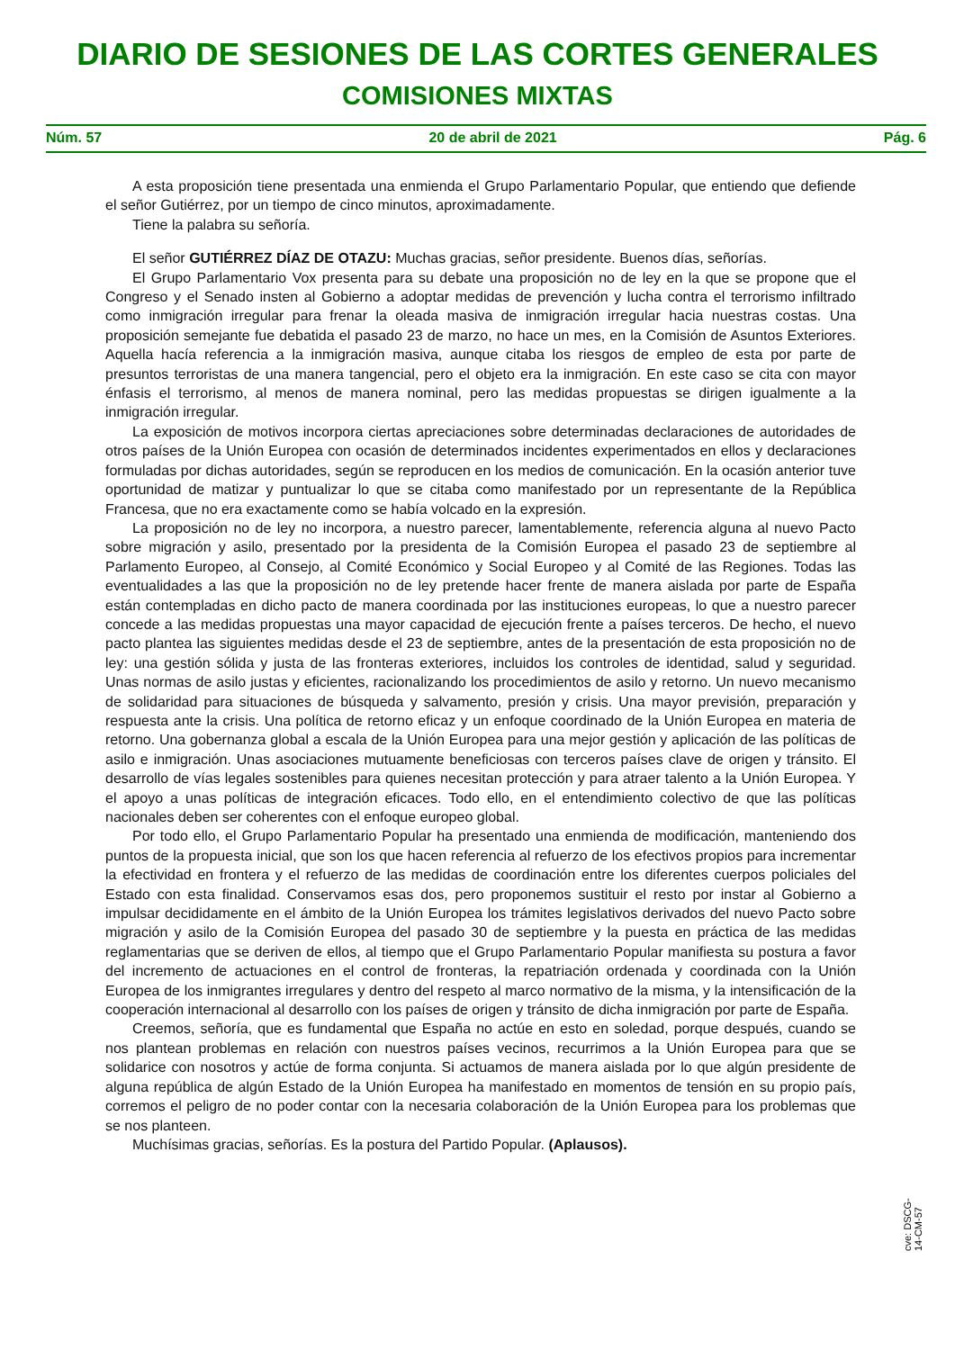DIARIO DE SESIONES DE LAS CORTES GENERALES
COMISIONES MIXTAS
Núm. 57 20 de abril de 2021 Pág. 6
A esta proposición tiene presentada una enmienda el Grupo Parlamentario Popular, que entiendo que defiende el señor Gutiérrez, por un tiempo de cinco minutos, aproximadamente.
Tiene la palabra su señoría.
El señor GUTIÉRREZ DÍAZ DE OTAZU: Muchas gracias, señor presidente. Buenos días, señorías.
El Grupo Parlamentario Vox presenta para su debate una proposición no de ley en la que se propone que el Congreso y el Senado insten al Gobierno a adoptar medidas de prevención y lucha contra el terrorismo infiltrado como inmigración irregular para frenar la oleada masiva de inmigración irregular hacia nuestras costas. Una proposición semejante fue debatida el pasado 23 de marzo, no hace un mes, en la Comisión de Asuntos Exteriores. Aquella hacía referencia a la inmigración masiva, aunque citaba los riesgos de empleo de esta por parte de presuntos terroristas de una manera tangencial, pero el objeto era la inmigración. En este caso se cita con mayor énfasis el terrorismo, al menos de manera nominal, pero las medidas propuestas se dirigen igualmente a la inmigración irregular.
La exposición de motivos incorpora ciertas apreciaciones sobre determinadas declaraciones de autoridades de otros países de la Unión Europea con ocasión de determinados incidentes experimentados en ellos y declaraciones formuladas por dichas autoridades, según se reproducen en los medios de comunicación. En la ocasión anterior tuve oportunidad de matizar y puntualizar lo que se citaba como manifestado por un representante de la República Francesa, que no era exactamente como se había volcado en la expresión.
La proposición no de ley no incorpora, a nuestro parecer, lamentablemente, referencia alguna al nuevo Pacto sobre migración y asilo, presentado por la presidenta de la Comisión Europea el pasado 23 de septiembre al Parlamento Europeo, al Consejo, al Comité Económico y Social Europeo y al Comité de las Regiones. Todas las eventualidades a las que la proposición no de ley pretende hacer frente de manera aislada por parte de España están contempladas en dicho pacto de manera coordinada por las instituciones europeas, lo que a nuestro parecer concede a las medidas propuestas una mayor capacidad de ejecución frente a países terceros. De hecho, el nuevo pacto plantea las siguientes medidas desde el 23 de septiembre, antes de la presentación de esta proposición no de ley: una gestión sólida y justa de las fronteras exteriores, incluidos los controles de identidad, salud y seguridad. Unas normas de asilo justas y eficientes, racionalizando los procedimientos de asilo y retorno. Un nuevo mecanismo de solidaridad para situaciones de búsqueda y salvamento, presión y crisis. Una mayor previsión, preparación y respuesta ante la crisis. Una política de retorno eficaz y un enfoque coordinado de la Unión Europea en materia de retorno. Una gobernanza global a escala de la Unión Europea para una mejor gestión y aplicación de las políticas de asilo e inmigración. Unas asociaciones mutuamente beneficiosas con terceros países clave de origen y tránsito. El desarrollo de vías legales sostenibles para quienes necesitan protección y para atraer talento a la Unión Europea. Y el apoyo a unas políticas de integración eficaces. Todo ello, en el entendimiento colectivo de que las políticas nacionales deben ser coherentes con el enfoque europeo global.
Por todo ello, el Grupo Parlamentario Popular ha presentado una enmienda de modificación, manteniendo dos puntos de la propuesta inicial, que son los que hacen referencia al refuerzo de los efectivos propios para incrementar la efectividad en frontera y el refuerzo de las medidas de coordinación entre los diferentes cuerpos policiales del Estado con esta finalidad. Conservamos esas dos, pero proponemos sustituir el resto por instar al Gobierno a impulsar decididamente en el ámbito de la Unión Europea los trámites legislativos derivados del nuevo Pacto sobre migración y asilo de la Comisión Europea del pasado 30 de septiembre y la puesta en práctica de las medidas reglamentarias que se deriven de ellos, al tiempo que el Grupo Parlamentario Popular manifiesta su postura a favor del incremento de actuaciones en el control de fronteras, la repatriación ordenada y coordinada con la Unión Europea de los inmigrantes irregulares y dentro del respeto al marco normativo de la misma, y la intensificación de la cooperación internacional al desarrollo con los países de origen y tránsito de dicha inmigración por parte de España.
Creemos, señoría, que es fundamental que España no actúe en esto en soledad, porque después, cuando se nos plantean problemas en relación con nuestros países vecinos, recurrimos a la Unión Europea para que se solidarice con nosotros y actúe de forma conjunta. Si actuamos de manera aislada por lo que algún presidente de alguna república de algún Estado de la Unión Europea ha manifestado en momentos de tensión en su propio país, corremos el peligro de no poder contar con la necesaria colaboración de la Unión Europea para los problemas que se nos planteen.
Muchísimas gracias, señorías. Es la postura del Partido Popular. (Aplausos).
cve: DSCG-14-CM-57